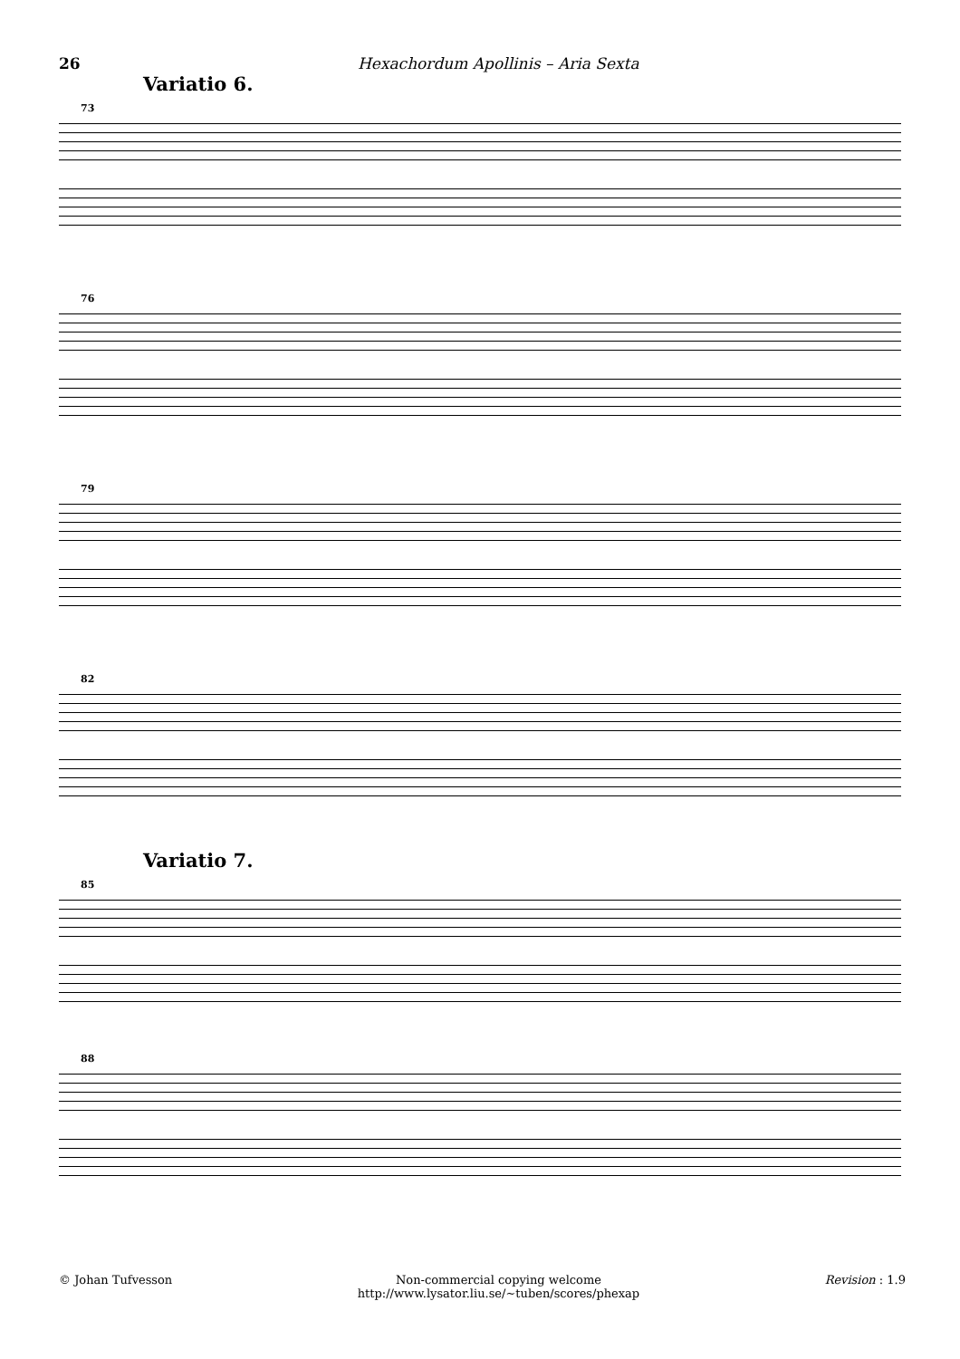26 Hexachordum Apollinis – Aria Sexta
Variatio 6.
73
76
79
82
Variatio 7.
85
88
© Johan Tufvesson Non-commercial copying welcome
http://www.lysator.liu.se/∼tuben/scores/phexap
Revision : 1.9